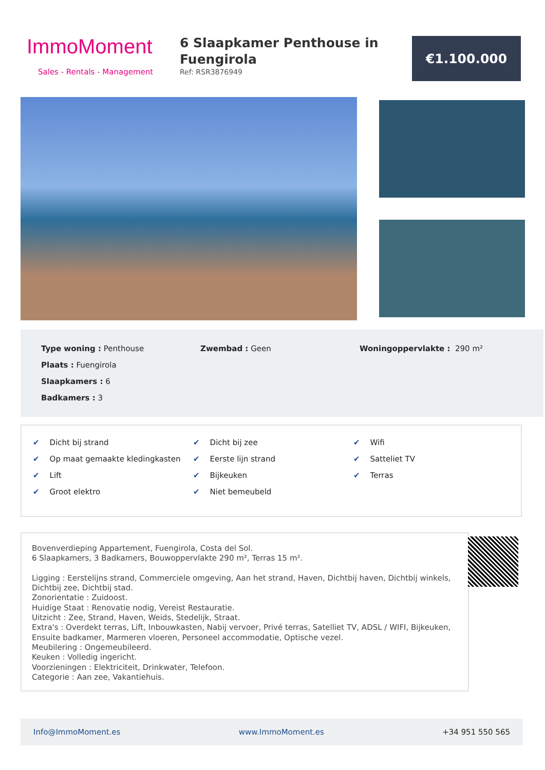ImmoMoment
Sales - Rentals - Management
6 Slaapkamer Penthouse in Fuengirola
Ref: RSR3876949
€1.100.000
Type woning : Penthouse
Zwembad : Geen
Woningoppervlakte : 290 m²
Plaats : Fuengirola
Slaapkamers : 6
Badkamers : 3
✔ Dicht bij strand
✔ Dicht bij zee
✔ Wifi
✔ Op maat gemaakte kledingkasten
✔ Eerste lijn strand
✔ Satteliet TV
✔ Lift
✔ Bijkeuken
✔ Terras
✔ Groot elektro
✔ Niet bemeubeld
Bovenverdieping Appartement, Fuengirola, Costa del Sol.
6 Slaapkamers, 3 Badkamers, Bouwoppervlakte 290 m², Terras 15 m².
Ligging : Eerstelijns strand, Commerciele omgeving, Aan het strand, Haven, Dichtbij haven, Dichtbij winkels, Dichtbij zee, Dichtbij stad.
Zonorientatie : Zuidoost.
Huidige Staat : Renovatie nodig, Vereist Restauratie.
Uitzicht : Zee, Strand, Haven, Weids, Stedelijk, Straat.
Extra's : Overdekt terras, Lift, Inbouwkasten, Nabij vervoer, Privé terras, Satelliet TV, ADSL / WIFI, Bijkeuken, Ensuite badkamer, Marmeren vloeren, Personeel accommodatie, Optische vezel.
Meubilering : Ongemeubileerd.
Keuken : Volledig ingericht.
Voorzieningen : Elektriciteit, Drinkwater, Telefoon.
Categorie : Aan zee, Vakantiehuis.
Info@ImmoMoment.es www.ImmoMoment.es +34 951 550 565